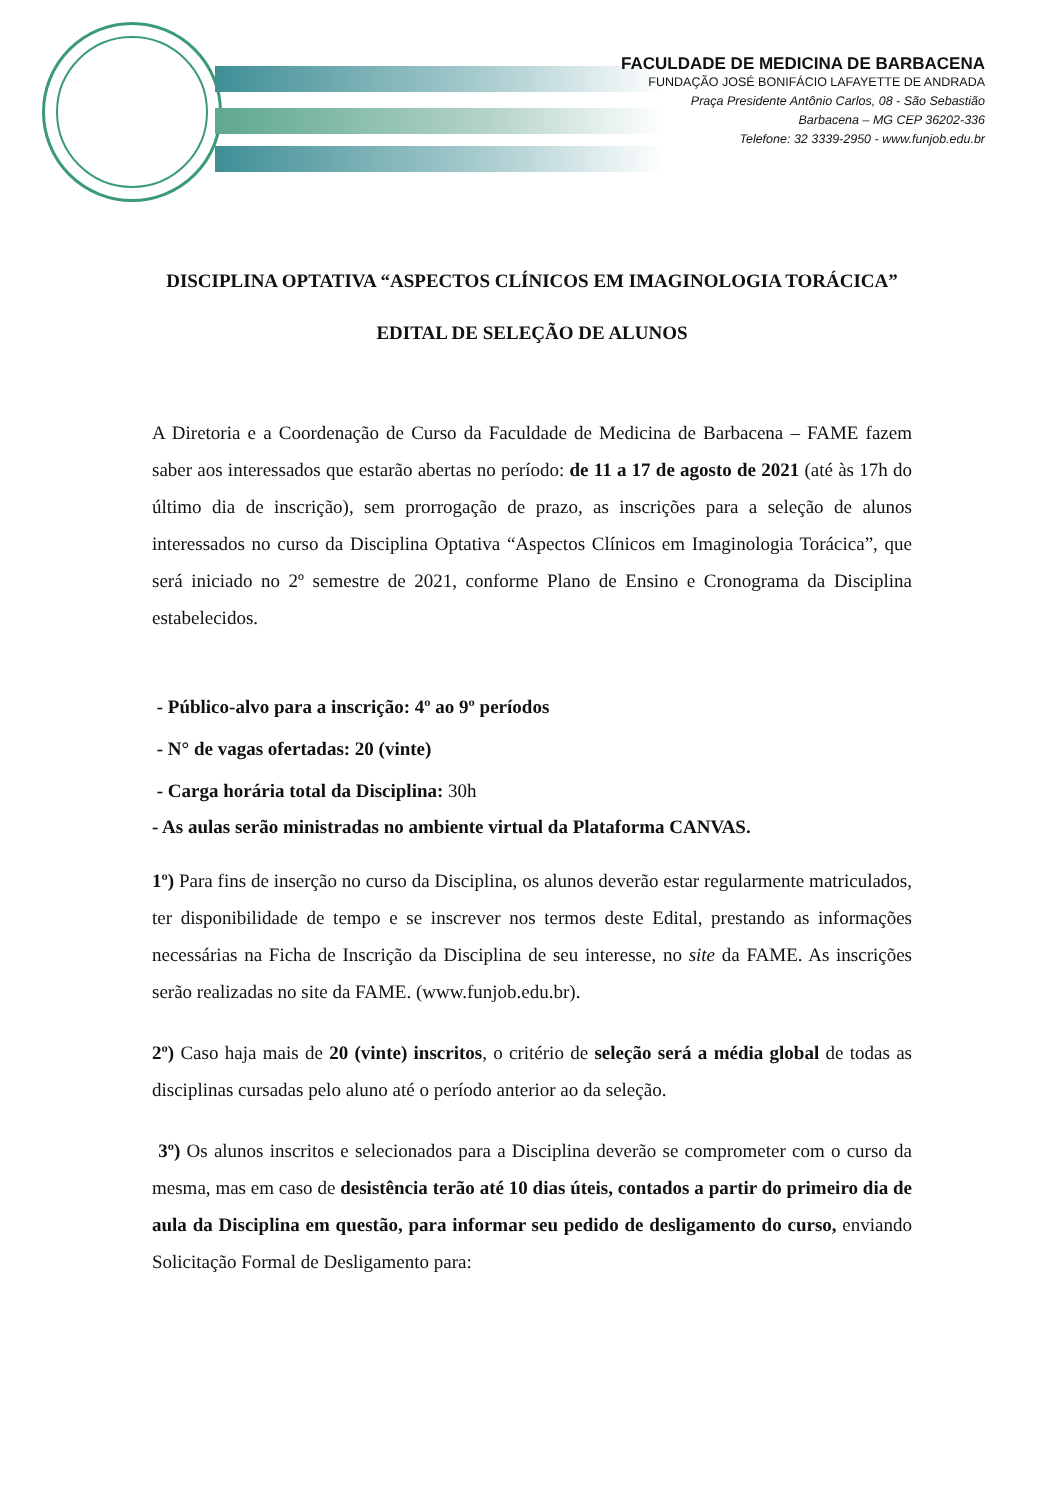FACULDADE DE MEDICINA DE BARBACENA
FUNDAÇÃO JOSÉ BONIFÁCIO LAFAYETTE DE ANDRADA
Praça Presidente Antônio Carlos, 08 - São Sebastião
Barbacena – MG CEP 36202-336
Telefone: 32 3339-2950 - www.funjob.edu.br
DISCIPLINA OPTATIVA “ASPECTOS CLÍNICOS EM IMAGINOLOGIA TORÁCICA”
EDITAL DE SELEÇÃO DE ALUNOS
A Diretoria e a Coordenação de Curso da Faculdade de Medicina de Barbacena – FAME fazem saber aos interessados que estarão abertas no período: de 11 a 17 de agosto de 2021 (até às 17h do último dia de inscrição), sem prorrogação de prazo, as inscrições para a seleção de alunos interessados no curso da Disciplina Optativa “Aspectos Clínicos em Imaginologia Torácica”, que será iniciado no 2º semestre de 2021, conforme Plano de Ensino e Cronograma da Disciplina estabelecidos.
- Público-alvo para a inscrição: 4º ao 9º períodos
- N° de vagas ofertadas: 20 (vinte)
- Carga horária total da Disciplina: 30h
- As aulas serão ministradas no ambiente virtual da Plataforma CANVAS.
1º) Para fins de inserção no curso da Disciplina, os alunos deverão estar regularmente matriculados, ter disponibilidade de tempo e se inscrever nos termos deste Edital, prestando as informações necessárias na Ficha de Inscrição da Disciplina de seu interesse, no site da FAME. As inscrições serão realizadas no site da FAME. (www.funjob.edu.br).
2º) Caso haja mais de 20 (vinte) inscritos, o critério de seleção será a média global de todas as disciplinas cursadas pelo aluno até o período anterior ao da seleção.
3º) Os alunos inscritos e selecionados para a Disciplina deverão se comprometer com o curso da mesma, mas em caso de desistência terão até 10 dias úteis, contados a partir do primeiro dia de aula da Disciplina em questão, para informar seu pedido de desligamento do curso, enviando Solicitação Formal de Desligamento para: